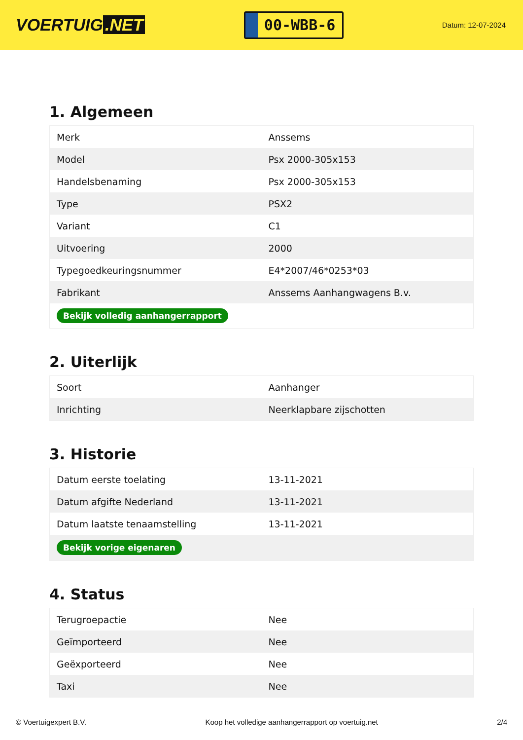VOERTUIG.NET
00-WBB-6
Datum: 12-07-2024
1. Algemeen
| Merk | Anssems |
| Model | Psx 2000-305x153 |
| Handelsbenaming | Psx 2000-305x153 |
| Type | PSX2 |
| Variant | C1 |
| Uitvoering | 2000 |
| Typegoedkeuringsnummer | E4*2007/46*0253*03 |
| Fabrikant | Anssems Aanhangwagens B.v. |
| Bekijk volledig aanhangerrapport | |
2. Uiterlijk
| Soort | Aanhanger |
| Inrichting | Neerklapbare zijschotten |
3. Historie
| Datum eerste toelating | 13-11-2021 |
| Datum afgifte Nederland | 13-11-2021 |
| Datum laatste tenaamstelling | 13-11-2021 |
| Bekijk vorige eigenaren | |
4. Status
| Terugroepactie | Nee |
| Geïmporteerd | Nee |
| Geëxporteerd | Nee |
| Taxi | Nee |
© Voertuigexpert B.V. Koop het volledige aanhangerrapport op voertuig.net 2/4